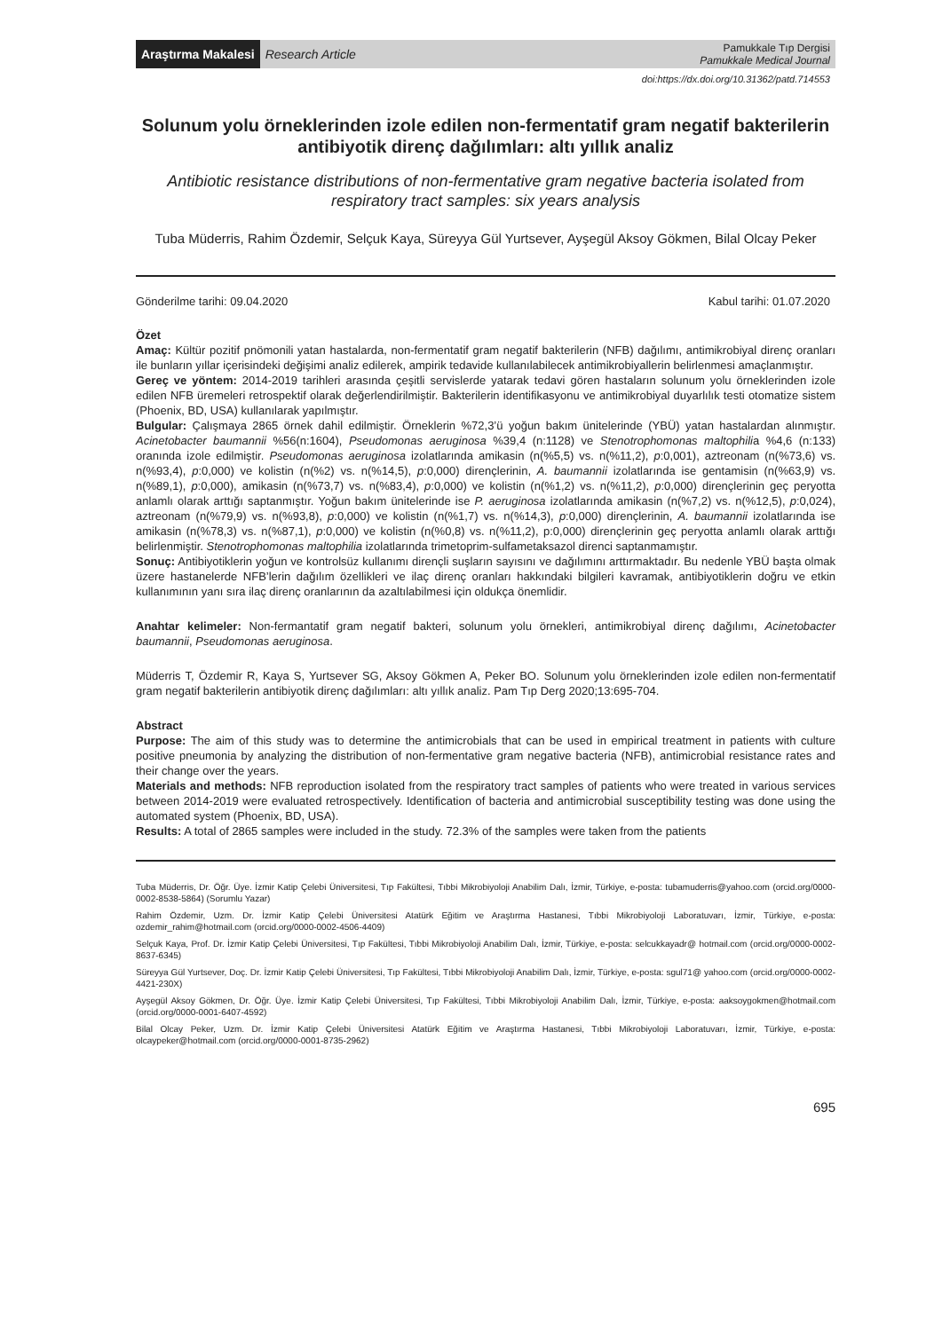Araştırma Makalesi Research Article
Pamukkale Tıp Dergisi
Pamukkale Medical Journal
doi:https://dx.doi.org/10.31362/patd.714553
Solunum yolu örneklerinden izole edilen non-fermentatif gram negatif bakterilerin antibiyotik direnç dağılımları: altı yıllık analiz
Antibiotic resistance distributions of non-fermentative gram negative bacteria isolated from respiratory tract samples: six years analysis
Tuba Müderris, Rahim Özdemir, Selçuk Kaya, Süreyya Gül Yurtsever, Ayşegül Aksoy Gökmen, Bilal Olcay Peker
Gönderilme tarihi: 09.04.2020 Kabul tarihi: 01.07.2020
Özet
Amaç: Kültür pozitif pnömonili yatan hastalarda, non-fermentatif gram negatif bakterilerin (NFB) dağılımı, antimikrobiyal direnç oranları ile bunların yıllar içerisindeki değişimi analiz edilerek, ampirik tedavide kullanılabilecek antimikrobiyallerin belirlenmesi amaçlanmıştır.
Gereç ve yöntem: 2014-2019 tarihleri arasında çeşitli servislerde yatarak tedavi gören hastaların solunum yolu örneklerinden izole edilen NFB üremeleri retrospektif olarak değerlendirilmiştir. Bakterilerin identifikasyonu ve antimikrobiyal duyarlılık testi otomatize sistem (Phoenix, BD, USA) kullanılarak yapılmıştır.
Bulgular: Çalışmaya 2865 örnek dahil edilmiştir. Örneklerin %72,3’ü yoğun bakım ünitelerinde (YBÜ) yatan hastalardan alınmıştır. Acinetobacter baumannii %56(n:1604), Pseudomonas aeruginosa %39,4 (n:1128) ve Stenotrophomonas maltophilia %4,6 (n:133) oranında izole edilmiştir. Pseudomonas aeruginosa izolatlarında amikasin (n(%5,5) vs. n(%11,2), p:0,001), aztreonam (n(%73,6) vs. n(%93,4), p:0,000) ve kolistin (n(%2) vs. n(%14,5), p:0,000) dirençlerinin, A. baumannii izolatlarında ise gentamisin (n(%63,9) vs. n(%89,1), p:0,000), amikasin (n(%73,7) vs. n(%83,4), p:0,000) ve kolistin (n(%1,2) vs. n(%11,2), p:0,000) dirençlerinin geç peryotta anlamlı olarak arttığı saptanmıştır. Yoğun bakım ünitelerinde ise P. aeruginosa izolatlarında amikasin (n(%7,2) vs. n(%12,5), p:0,024), aztreonam (n(%79,9) vs. n(%93,8), p:0,000) ve kolistin (n(%1,7) vs. n(%14,3), p:0,000) dirençlerinin, A. baumannii izolatlarında ise amikasin (n(%78,3) vs. n(%87,1), p:0,000) ve kolistin (n(%0,8) vs. n(%11,2), p:0,000) dirençlerinin geç peryotta anlamlı olarak arttığı belirlenmiştir. Stenotrophomonas maltophilia izolatlarında trimetoprim-sulfametaksazol direnci saptanmamıştır.
Sonuç: Antibiyotiklerin yoğun ve kontrolsüz kullanımı dirençli suşların sayısını ve dağılımını arttırmaktadır. Bu nedenle YBÜ başta olmak üzere hastanelerde NFB’lerin dağılım özellikleri ve ilaç direnç oranları hakkındaki bilgileri kavramak, antibiyotiklerin doğru ve etkin kullanımının yanı sıra ilaç direnç oranlarının da azaltılabilmesi için oldukça önemlidir.
Anahtar kelimeler: Non-fermantatif gram negatif bakteri, solunum yolu örnekleri, antimikrobiyal direnç dağılımı, Acinetobacter baumannii, Pseudomonas aeruginosa.
Müderris T, Özdemir R, Kaya S, Yurtsever SG, Aksoy Gökmen A, Peker BO. Solunum yolu örneklerinden izole edilen non-fermentatif gram negatif bakterilerin antibiyotik direnç dağılımları: altı yıllık analiz. Pam Tıp Derg 2020;13:695-704.
Abstract
Purpose: The aim of this study was to determine the antimicrobials that can be used in empirical treatment in patients with culture positive pneumonia by analyzing the distribution of non-fermentative gram negative bacteria (NFB), antimicrobial resistance rates and their change over the years.
Materials and methods: NFB reproduction isolated from the respiratory tract samples of patients who were treated in various services between 2014-2019 were evaluated retrospectively. Identification of bacteria and antimicrobial susceptibility testing was done using the automated system (Phoenix, BD, USA).
Results: A total of 2865 samples were included in the study. 72.3% of the samples were taken from the patients
Tuba Müderris, Dr. Öğr. Üye. İzmir Katip Çelebi Üniversitesi, Tıp Fakültesi, Tıbbi Mikrobiyoloji Anabilim Dalı, İzmir, Türkiye, e-posta: tubamuderris@yahoo.com (orcid.org/0000-0002-8538-5864) (Sorumlu Yazar)
Rahim Özdemir, Uzm. Dr. İzmir Katip Çelebi Üniversitesi Atatürk Eğitim ve Araştırma Hastanesi, Tıbbi Mikrobiyoloji Laboratuvarı, İzmir, Türkiye, e-posta: ozdemir_rahim@hotmail.com (orcid.org/0000-0002-4506-4409)
Selçuk Kaya, Prof. Dr. İzmir Katip Çelebi Üniversitesi, Tıp Fakültesi, Tıbbi Mikrobiyoloji Anabilim Dalı, İzmir, Türkiye, e-posta: selcukkayadr@ hotmail.com (orcid.org/0000-0002-8637-6345)
Süreyya Gül Yurtsever, Doç. Dr. İzmir Katip Çelebi Üniversitesi, Tıp Fakültesi, Tıbbi Mikrobiyoloji Anabilim Dalı, İzmir, Türkiye, e-posta: sgul71@ yahoo.com (orcid.org/0000-0002-4421-230X)
Ayşegül Aksoy Gökmen, Dr. Öğr. Üye. İzmir Katip Çelebi Üniversitesi, Tıp Fakültesi, Tıbbi Mikrobiyoloji Anabilim Dalı, İzmir, Türkiye, e-posta: aaksoygokmen@hotmail.com (orcid.org/0000-0001-6407-4592)
Bilal Olcay Peker, Uzm. Dr. İzmir Katip Çelebi Üniversitesi Atatürk Eğitim ve Araştırma Hastanesi, Tıbbi Mikrobiyoloji Laboratuvarı, İzmir, Türkiye, e-posta: olcaypeker@hotmail.com (orcid.org/0000-0001-8735-2962)
695